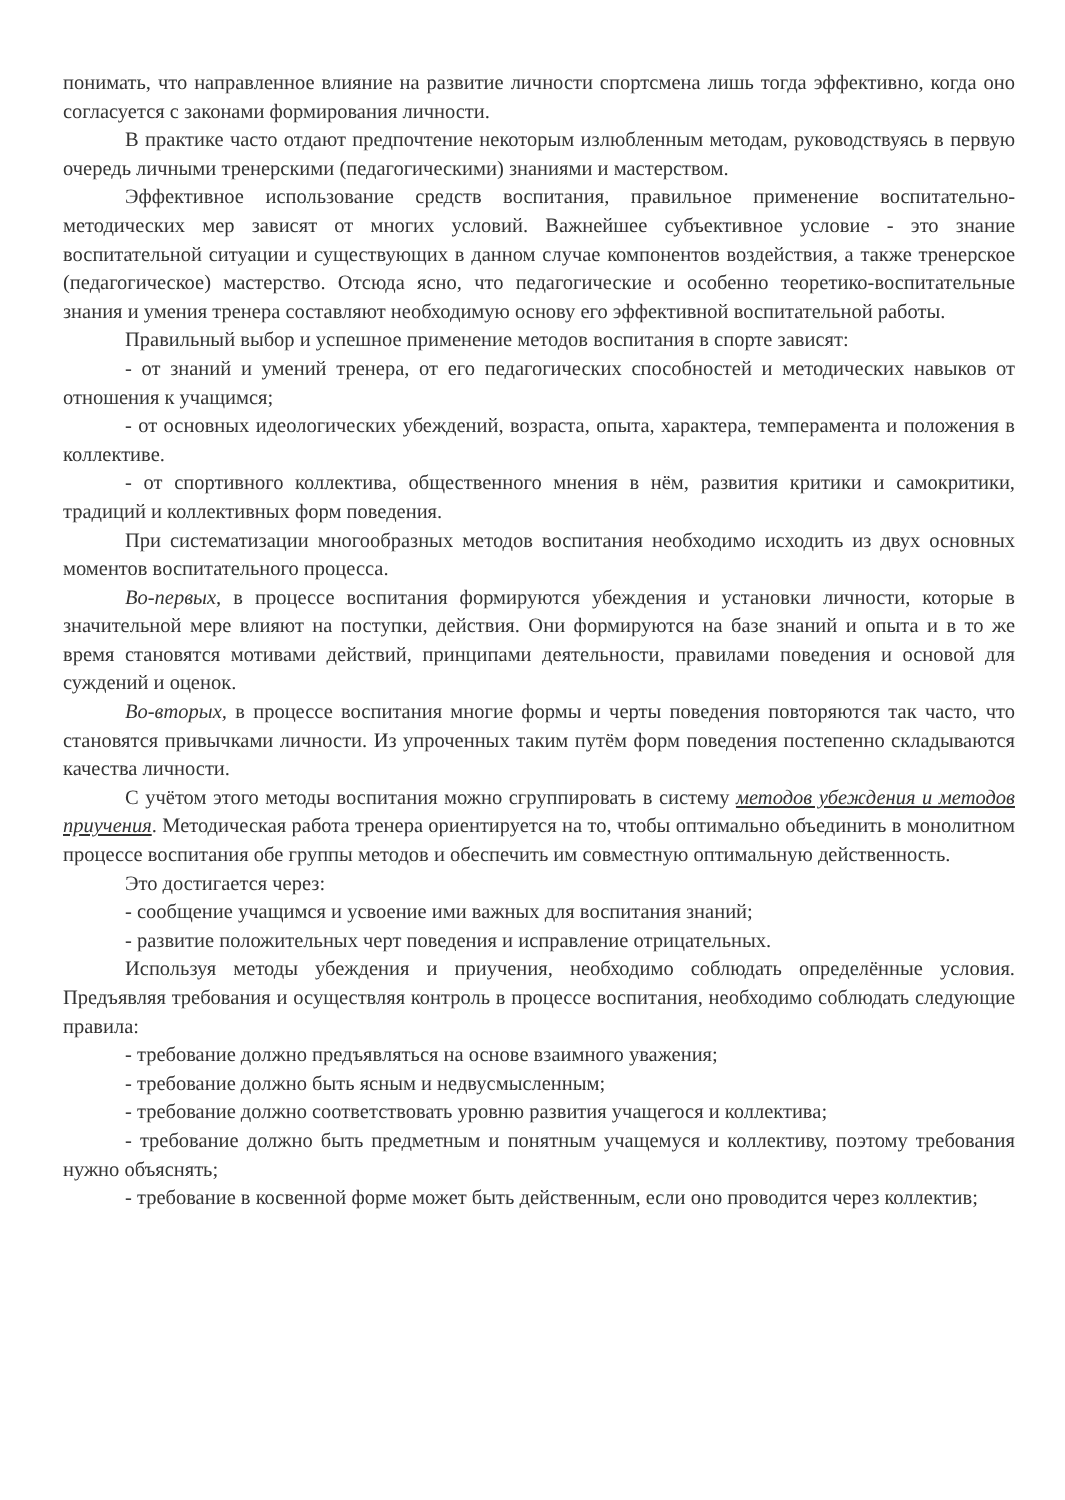понимать, что направленное влияние на развитие личности спортсмена лишь тогда эффективно, когда оно согласуется с законами формирования личности.
В практике часто отдают предпочтение некоторым излюбленным методам, руководствуясь в первую очередь личными тренерскими (педагогическими) знаниями и мастерством.
Эффективное использование средств воспитания, правильное применение воспитательно-методических мер зависят от многих условий. Важнейшее субъективное условие - это знание воспитательной ситуации и существующих в данном случае компонентов воздействия, а также тренерское (педагогическое) мастерство. Отсюда ясно, что педагогические и особенно теоретико-воспитательные знания и умения тренера составляют необходимую основу его эффективной воспитательной работы.
Правильный выбор и успешное применение методов воспитания в спорте зависят:
- от знаний и умений тренера, от его педагогических способностей и методических навыков от отношения к учащимся;
- от основных идеологических убеждений, возраста, опыта, характера, темперамента и положения в коллективе.
- от спортивного коллектива, общественного мнения в нём, развития критики и самокритики, традиций и коллективных форм поведения.
При систематизации многообразных методов воспитания необходимо исходить из двух основных моментов воспитательного процесса.
Во-первых, в процессе воспитания формируются убеждения и установки личности, которые в значительной мере влияют на поступки, действия. Они формируются на базе знаний и опыта и в то же время становятся мотивами действий, принципами деятельности, правилами поведения и основой для суждений и оценок.
Во-вторых, в процессе воспитания многие формы и черты поведения повторяются так часто, что становятся привычками личности. Из упроченных таким путём форм поведения постепенно складываются качества личности.
С учётом этого методы воспитания можно сгруппировать в систему методов убеждения и методов приучения. Методическая работа тренера ориентируется на то, чтобы оптимально объединить в монолитном процессе воспитания обе группы методов и обеспечить им совместную оптимальную действенность.
Это достигается через:
- сообщение учащимся и усвоение ими важных для воспитания знаний;
- развитие положительных черт поведения и исправление отрицательных.
Используя методы убеждения и приучения, необходимо соблюдать определённые условия. Предъявляя требования и осуществляя контроль в процессе воспитания, необходимо соблюдать следующие правила:
- требование должно предъявляться на основе взаимного уважения;
- требование должно быть ясным и недвусмысленным;
- требование должно соответствовать уровню развития учащегося и коллектива;
- требование должно быть предметным и понятным учащемуся и коллективу, поэтому требования нужно объяснять;
- требование в косвенной форме может быть действенным, если оно проводится через коллектив;